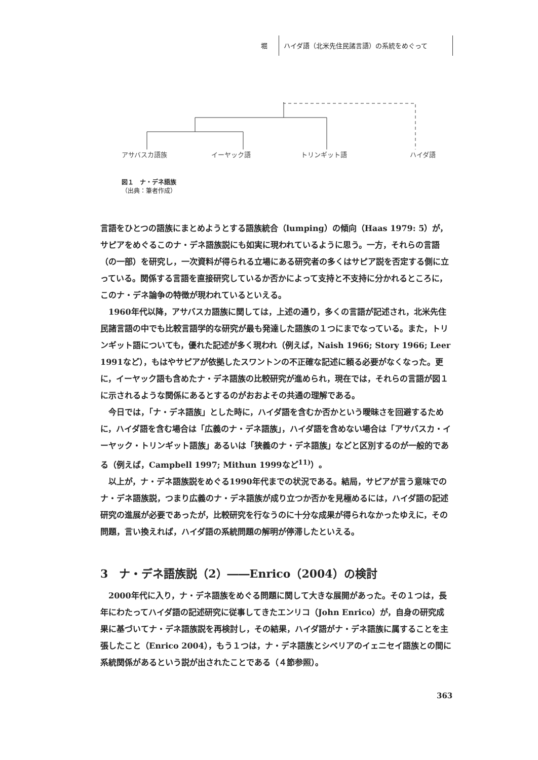堀
ハイダ語（北米先住民諸言語）の系統をめぐって
アサバスカ語族 イーヤック語 トリンギット語 ハイダ語
図１　ナ・デネ語族
（出典：筆者作成）
言語をひとつの語族にまとめようとする語族統合（lumping）の傾向（Haas 1979: 5）が，サピアをめぐるこのナ・デネ語族説にも如実に現われているように思う。一方，それらの言語（の一部）を研究し，一次資料が得られる立場にある研究者の多くはサピア説を否定する側に立っている。関係する言語を直接研究しているか否かによって支持と不支持に分かれるところに，このナ・デネ論争の特徴が現われているといえる。
1960年代以降，アサバスカ語族に関しては，上述の通り，多くの言語が記述され，北米先住民諸言語の中でも比較言語学的な研究が最も発達した語族の１つにまでなっている。また，トリンギット語についても，優れた記述が多く現われ（例えば，Naish 1966; Story 1966; Leer 1991など），もはやサピアが依拠したスワントンの不正確な記述に頼る必要がなくなった。更に，イーヤック語も含めたナ・デネ語族の比較研究が進められ，現在では，それらの言語が図１に示されるような関係にあるとするのがおおよその共通の理解である。
今日では，「ナ・デネ語族」とした時に，ハイダ語を含むか否かという曖昧さを回避するために，ハイダ語を含む場合は「広義のナ・デネ語族」，ハイダ語を含めない場合は「アサバスカ・イーヤック・トリンギット語族」あるいは「狭義のナ・デネ語族」などと区別するのが一般的である（例えば，Campbell 1997; Mithun 1999など<sup>11)</sup>）。
以上が，ナ・デネ語族説をめぐる1990年代までの状況である。結局，サピアが言う意味でのナ・デネ語族説，つまり広義のナ・デネ語族が成り立つか否かを見極めるには，ハイダ語の記述研究の進展が必要であったが，比較研究を行なうのに十分な成果が得られなかったゆえに，その問題，言い換えれば，ハイダ語の系統問題の解明が停滞したといえる。
3　ナ・デネ語族説（2）――Enrico（2004）の検討
2000年代に入り，ナ・デネ語族をめぐる問題に関して大きな展開があった。その１つは，長年にわたってハイダ語の記述研究に従事してきたエンリコ（John Enrico）が，自身の研究成果に基づいてナ・デネ語族説を再検討し，その結果，ハイダ語がナ・デネ語族に属することを主張したこと（Enrico 2004），もう１つは，ナ・デネ語族とシベリアのイェニセイ語族との間に系統関係があるという説が出されたことである（４節参照）。
363